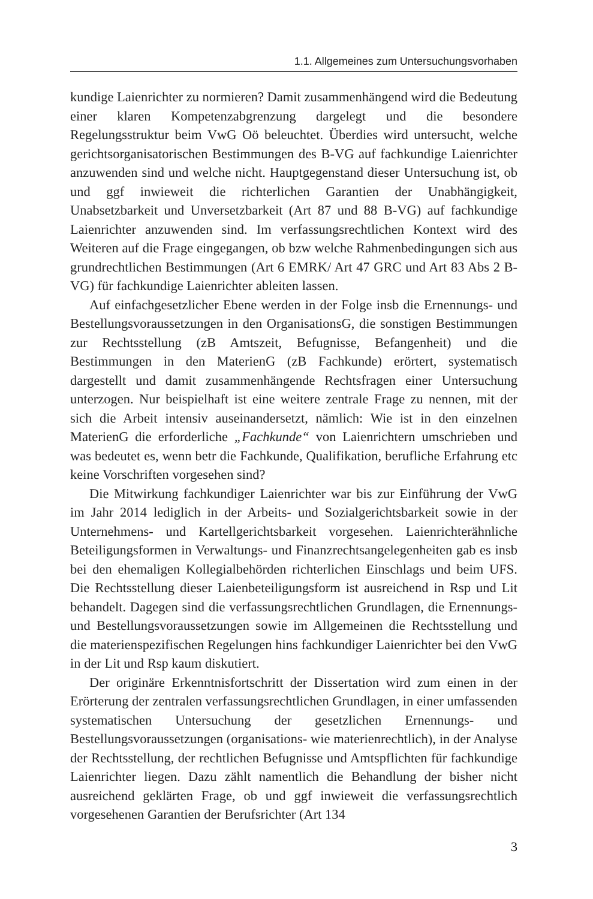1.1. Allgemeines zum Untersuchungsvorhaben
kundige Laienrichter zu normieren? Damit zusammenhängend wird die Bedeutung einer klaren Kompetenzabgrenzung dargelegt und die besondere Regelungsstruktur beim VwG Oö beleuchtet. Überdies wird untersucht, welche gerichtsorganisatorischen Bestimmungen des B-VG auf fachkundige Laienrichter anzuwenden sind und welche nicht. Hauptgegenstand dieser Untersuchung ist, ob und ggf inwieweit die richterlichen Garantien der Unabhängigkeit, Unabsetzbarkeit und Unversetzbarkeit (Art 87 und 88 B-VG) auf fachkundige Laienrichter anzuwenden sind. Im verfassungsrechtlichen Kontext wird des Weiteren auf die Frage eingegangen, ob bzw welche Rahmenbedingungen sich aus grundrechtlichen Bestimmungen (Art 6 EMRK/ Art 47 GRC und Art 83 Abs 2 B-VG) für fachkundige Laienrichter ableiten lassen.
Auf einfachgesetzlicher Ebene werden in der Folge insb die Ernennungs- und Bestellungsvoraussetzungen in den OrganisationsG, die sonstigen Bestimmungen zur Rechtsstellung (zB Amtszeit, Befugnisse, Befangenheit) und die Bestimmungen in den MaterienG (zB Fachkunde) erörtert, systematisch dargestellt und damit zusammenhängende Rechtsfragen einer Untersuchung unterzogen. Nur beispielhaft ist eine weitere zentrale Frage zu nennen, mit der sich die Arbeit intensiv auseinandersetzt, nämlich: Wie ist in den einzelnen MaterienG die erforderliche „Fachkunde“ von Laienrichtern umschrieben und was bedeutet es, wenn betr die Fachkunde, Qualifikation, berufliche Erfahrung etc keine Vorschriften vorgesehen sind?
Die Mitwirkung fachkundiger Laienrichter war bis zur Einführung der VwG im Jahr 2014 lediglich in der Arbeits- und Sozialgerichtsbarkeit sowie in der Unternehmens- und Kartellgerichtsbarkeit vorgesehen. Laienrichterähnliche Beteiligungsformen in Verwaltungs- und Finanzrechtsangelegenheiten gab es insb bei den ehemaligen Kollegialbehörden richterlichen Einschlags und beim UFS. Die Rechtsstellung dieser Laienbeteiligungsform ist ausreichend in Rsp und Lit behandelt. Dagegen sind die verfassungsrechtlichen Grundlagen, die Ernennungs- und Bestellungsvoraussetzungen sowie im Allgemeinen die Rechtsstellung und die materienspezifischen Regelungen hins fachkundiger Laienrichter bei den VwG in der Lit und Rsp kaum diskutiert.
Der originäre Erkenntnisfortschritt der Dissertation wird zum einen in der Erörterung der zentralen verfassungsrechtlichen Grundlagen, in einer umfassenden systematischen Untersuchung der gesetzlichen Ernennungs- und Bestellungsvoraussetzungen (organisations- wie materienrechtlich), in der Analyse der Rechtsstellung, der rechtlichen Befugnisse und Amtspflichten für fachkundige Laienrichter liegen. Dazu zählt namentlich die Behandlung der bisher nicht ausreichend geklärten Frage, ob und ggf inwieweit die verfassungsrechtlich vorgesehenen Garantien der Berufsrichter (Art 134
3